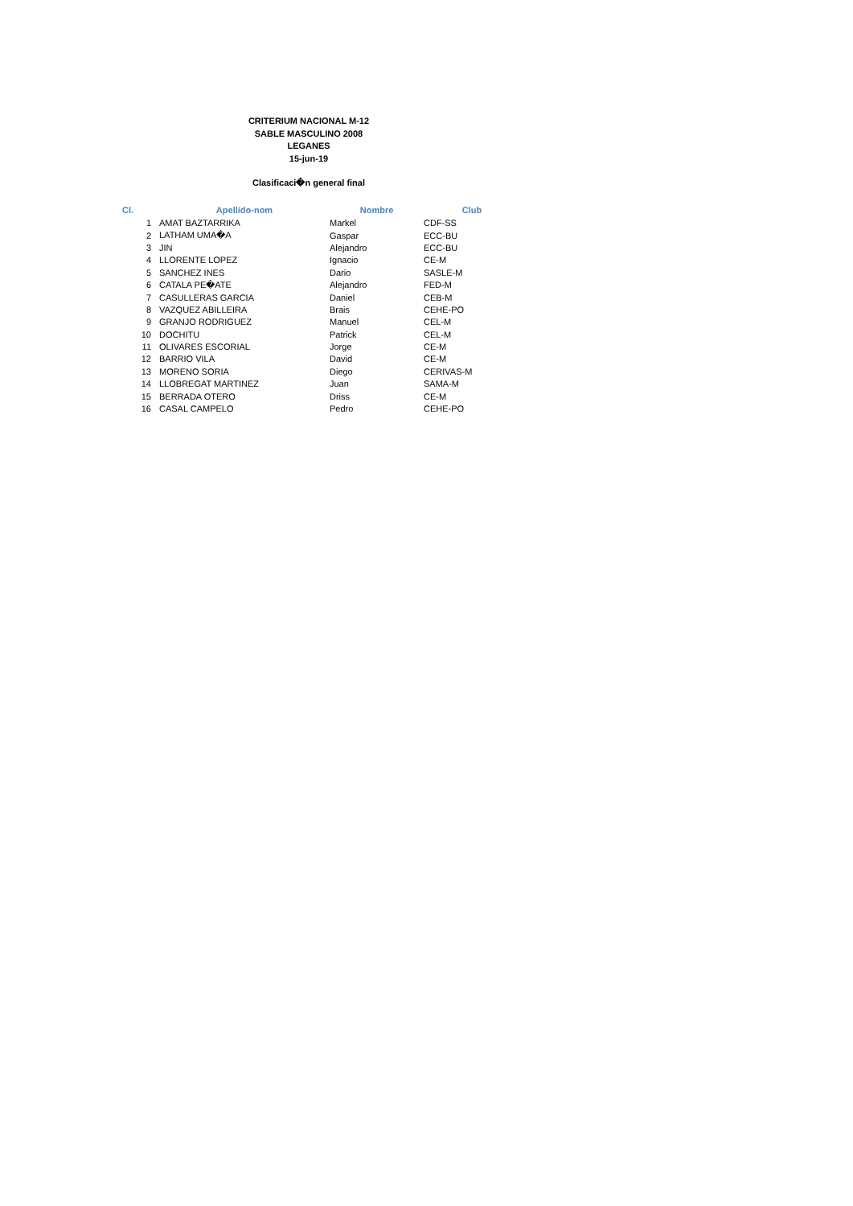CRITERIUM NACIONAL M-12
SABLE MASCULINO 2008
LEGANES
15-jun-19
Clasificaci�n general final
| Cl. | Apellido-nom | Nombre | Club |
| --- | --- | --- | --- |
| 1 | AMAT BAZTARRIKA | Markel | CDF-SS |
| 2 | LATHAM UMA�A | Gaspar | ECC-BU |
| 3 | JIN | Alejandro | ECC-BU |
| 4 | LLORENTE LOPEZ | Ignacio | CE-M |
| 5 | SANCHEZ INES | Dario | SASLE-M |
| 6 | CATALA PE�ATE | Alejandro | FED-M |
| 7 | CASULLERAS GARCIA | Daniel | CEB-M |
| 8 | VAZQUEZ ABILLEIRA | Brais | CEHE-PO |
| 9 | GRANJO RODRIGUEZ | Manuel | CEL-M |
| 10 | DOCHITU | Patrick | CEL-M |
| 11 | OLIVARES ESCORIAL | Jorge | CE-M |
| 12 | BARRIO VILA | David | CE-M |
| 13 | MORENO SORIA | Diego | CERIVAS-M |
| 14 | LLOBREGAT MARTINEZ | Juan | SAMA-M |
| 15 | BERRADA OTERO | Driss | CE-M |
| 16 | CASAL CAMPELO | Pedro | CEHE-PO |